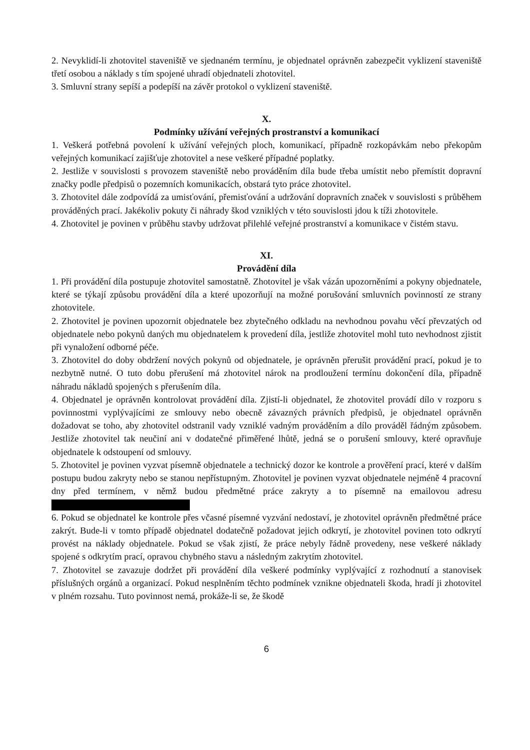2. Nevyklidí-li zhotovitel staveniště ve sjednaném termínu, je objednatel oprávněn zabezpečit vyklizení staveniště třetí osobou a náklady s tím spojené uhradí objednateli zhotovitel.
3. Smluvní strany sepíší a podepíší na závěr protokol o vyklizení staveniště.
X.
Podmínky užívání veřejných prostranství a komunikací
1. Veškerá potřebná povolení k užívání veřejných ploch, komunikací, případně rozkopávkám nebo překopům veřejných komunikací zajišťuje zhotovitel a nese veškeré případné poplatky.
2. Jestliže v souvislosti s provozem staveniště nebo prováděním díla bude třeba umístit nebo přemístit dopravní značky podle předpisů o pozemních komunikacích, obstará tyto práce zhotovitel.
3. Zhotovitel dále zodpovídá za umisťování, přemisťování a udržování dopravních značek v souvislosti s průběhem prováděných prací. Jakékoliv pokuty či náhrady škod vzniklých v této souvislosti jdou k tíži zhotovitele.
4. Zhotovitel je povinen v průběhu stavby udržovat přilehlé veřejné prostranství a komunikace v čistém stavu.
XI.
Provádění díla
1. Při provádění díla postupuje zhotovitel samostatně. Zhotovitel je však vázán upozorněními a pokyny objednatele, které se týkají způsobu provádění díla a které upozorňují na možné porušování smluvních povinností ze strany zhotovitele.
2. Zhotovitel je povinen upozornit objednatele bez zbytečného odkladu na nevhodnou povahu věcí převzatých od objednatele nebo pokynů daných mu objednatelem k provedení díla, jestliže zhotovitel mohl tuto nevhodnost zjistit při vynaložení odborné péče.
3. Zhotovitel do doby obdržení nových pokynů od objednatele, je oprávněn přerušit provádění prací, pokud je to nezbytně nutné. O tuto dobu přerušení má zhotovitel nárok na prodloužení termínu dokončení díla, případně náhradu nákladů spojených s přerušením díla.
4. Objednatel je oprávněn kontrolovat provádění díla. Zjistí-li objednatel, že zhotovitel provádí dílo v rozporu s povinnostmi vyplývajícími ze smlouvy nebo obecně závazných právních předpisů, je objednatel oprávněn dožadovat se toho, aby zhotovitel odstranil vady vzniklé vadným prováděním a dílo prováděl řádným způsobem. Jestliže zhotovitel tak neučiní ani v dodatečné přiměřené lhůtě, jedná se o porušení smlouvy, které opravňuje objednatele k odstoupení od smlouvy.
5. Zhotovitel je povinen vyzvat písemně objednatele a technický dozor ke kontrole a prověření prací, které v dalším postupu budou zakryty nebo se stanou nepřístupným. Zhotovitel je povinen vyzvat objednatele nejméně 4 pracovní dny před termínem, v němž budou předmětné práce zakryty a to písemně na emailovou adresu
6. Pokud se objednatel ke kontrole přes včasné písemné vyzvání nedostaví, je zhotovitel oprávněn předmětné práce zakrýt. Bude-li v tomto případě objednatel dodatečně požadovat jejich odkrytí, je zhotovitel povinen toto odkrytí provést na náklady objednatele. Pokud se však zjistí, že práce nebyly řádně provedeny, nese veškeré náklady spojené s odkrytím prací, opravou chybného stavu a následným zakrytím zhotovitel.
7. Zhotovitel se zavazuje dodržet při provádění díla veškeré podmínky vyplývající z rozhodnutí a stanovisek příslušných orgánů a organizací. Pokud nesplněním těchto podmínek vznikne objednateli škoda, hradí ji zhotovitel v plném rozsahu. Tuto povinnost nemá, prokáže-li se, že škodě
6